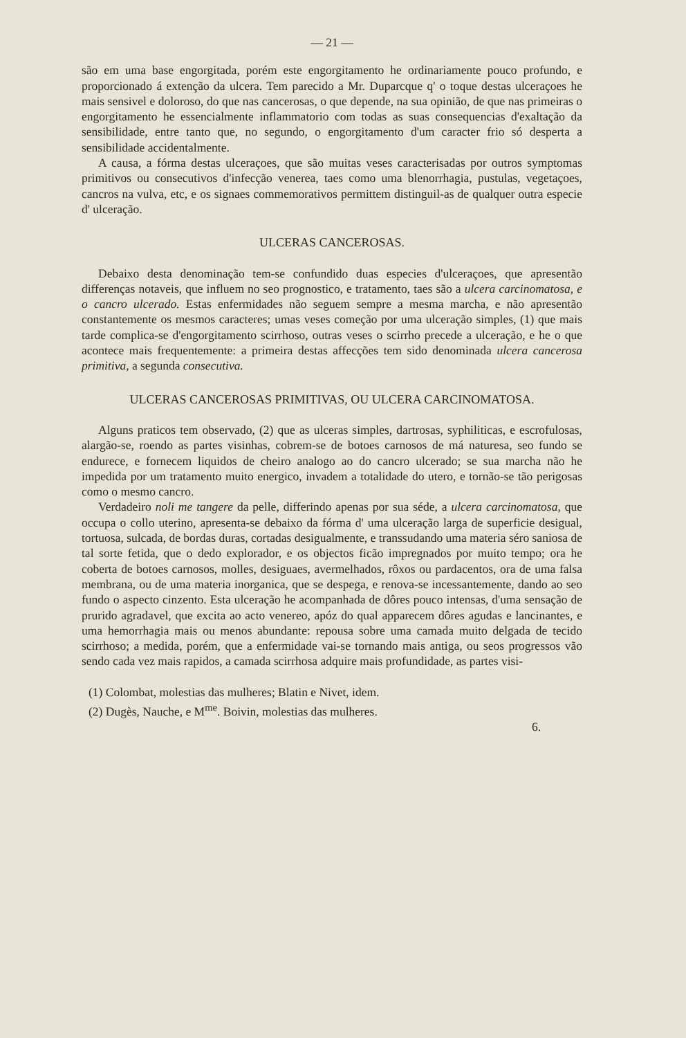— 21 —
são em uma base engorgitada, porém este engorgitamento he ordinariamente pouco profundo, e proporcionado á extenção da ulcera. Tem parecido a Mr. Duparcque q' o toque destas ulceraçoes he mais sensivel e doloroso, do que nas cancerosas, o que depende, na sua opinião, de que nas primeiras o engorgitamento he essencialmente inflammatorio com todas as suas consequencias d'exaltação da sensibilidade, entre tanto que, no segundo, o engorgitamento d'um caracter frio só desperta a sensibilidade accidentalmente.
A causa, a fórma destas ulceraçoes, que são muitas veses caracterisadas por outros symptomas primitivos ou consecutivos d'infecção venerea, taes como uma blenorrhagia, pustulas, vegetaçoes, cancros na vulva, etc, e os signaes commemorativos permittem distinguil-as de qualquer outra especie d' ulceração.
ULCERAS CANCEROSAS.
Debaixo desta denominação tem-se confundido duas especies d'ulceraçoes, que apresentão differenças notaveis, que influem no seo prognostico, e tratamento, taes são a ulcera carcinomatosa, e o cancro ulcerado. Estas enfermidades não seguem sempre a mesma marcha, e não apresentão constantemente os mesmos caracteres; umas veses começão por uma ulceração simples, (1) que mais tarde complica-se d'engorgitamento scirrhoso, outras veses o scirrho precede a ulceração, e he o que acontece mais frequentemente: a primeira destas affecções tem sido denominada ulcera cancerosa primitiva, a segunda consecutiva.
ULCERAS CANCEROSAS PRIMITIVAS, OU ULCERA CARCINOMATOSA.
Alguns praticos tem observado, (2) que as ulceras simples, dartrosas, syphiliticas, e escrofulosas, alargão-se, roendo as partes visinhas, cobrem-se de botoes carnosos de má naturesa, seo fundo se endurece, e fornecem liquidos de cheiro analogo ao do cancro ulcerado; se sua marcha não he impedida por um tratamento muito energico, invadem a totalidade do utero, e tornão-se tão perigosas como o mesmo cancro.
Verdadeiro noli me tangere da pelle, differindo apenas por sua séde, a ulcera carcinomatosa, que occupa o collo uterino, apresenta-se debaixo da fórma d' uma ulceração larga de superficie desigual, tortuosa, sulcada, de bordas duras, cortadas desigualmente, e transsudando uma materia séro saniosa de tal sorte fetida, que o dedo explorador, e os objectos ficão impregnados por muito tempo; ora he coberta de botoes carnosos, molles, desiguaes, avermelhados, rôxos ou pardacentos, ora de uma falsa membrana, ou de uma materia inorganica, que se despega, e renova-se incessantemente, dando ao seo fundo o aspecto cinzento. Esta ulceração he acompanhada de dôres pouco intensas, d'uma sensação de prurido agradavel, que excita ao acto venereo, apóz do qual apparecem dôres agudas e lancinantes, e uma hemorrhagia mais ou menos abundante: repousa sobre uma camada muito delgada de tecido scirrhoso; a medida, porém, que a enfermidade vai-se tornando mais antiga, ou seos progressos vão sendo cada vez mais rapidos, a camada scirrhosa adquire mais profundidade, as partes visi-
(1) Colombat, molestias das mulheres; Blatin e Nivet, idem.
(2) Dugès, Nauche, e M<sup>me</sup>. Boivin, molestias das mulheres.
6.